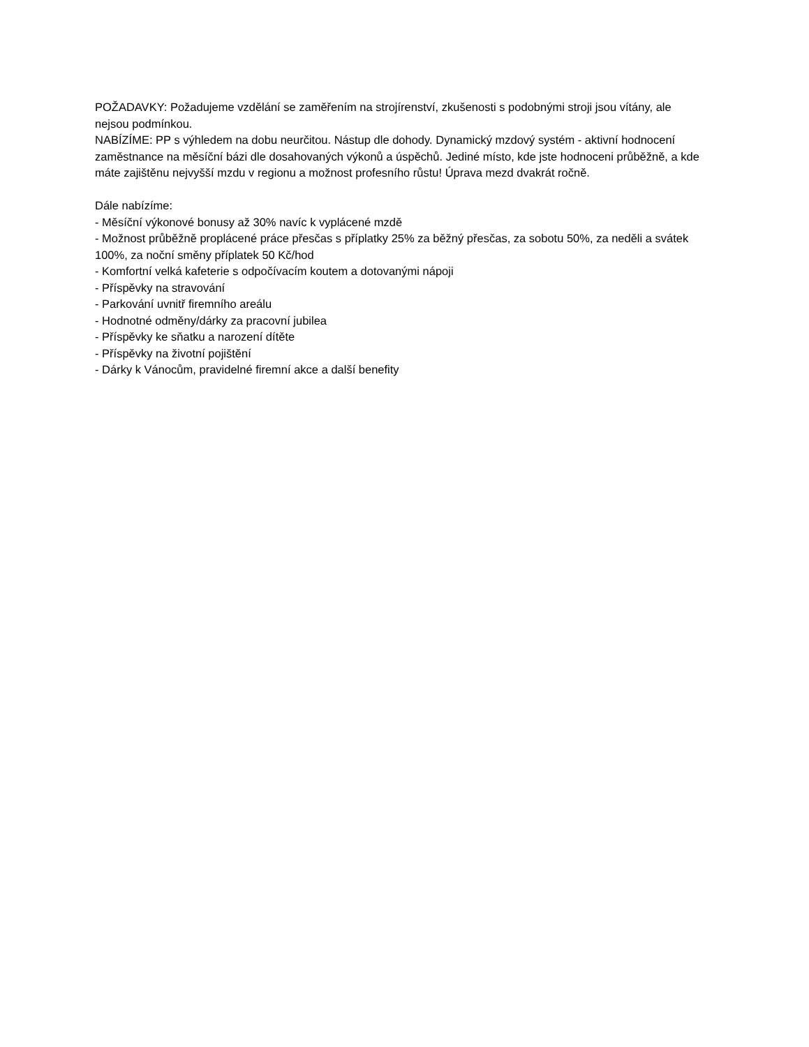POŽADAVKY: Požadujeme vzdělání se zaměřením na strojírenství, zkušenosti s podobnými stroji jsou vítány, ale nejsou podmínkou.
NABÍZÍME: PP s výhledem na dobu neurčitou. Nástup dle dohody. Dynamický mzdový systém - aktivní hodnocení zaměstnance na měsíční bázi dle dosahovaných výkonů a úspěchů. Jediné místo, kde jste hodnoceni průběžně, a kde máte zajištěnu nejvyšší mzdu v regionu a možnost profesního růstu! Úprava mezd dvakrát ročně.
Dále nabízíme:
- Měsíční výkonové bonusy až 30% navíc k vyplácené mzdě
- Možnost průběžně proplácené práce přesčas s příplatky 25% za běžný přesčas, za sobotu 50%, za neděli a svátek 100%, za noční směny příplatek 50 Kč/hod
- Komfortní velká kafeterie s odpočívacím koutem a dotovanými nápoji
- Příspěvky na stravování
- Parkování uvnitř firemního areálu
- Hodnotné odměny/dárky za pracovní jubilea
- Příspěvky ke sňatku a narození dítěte
- Příspěvky na životní pojištění
- Dárky k Vánocům, pravidelné firemní akce a další benefity